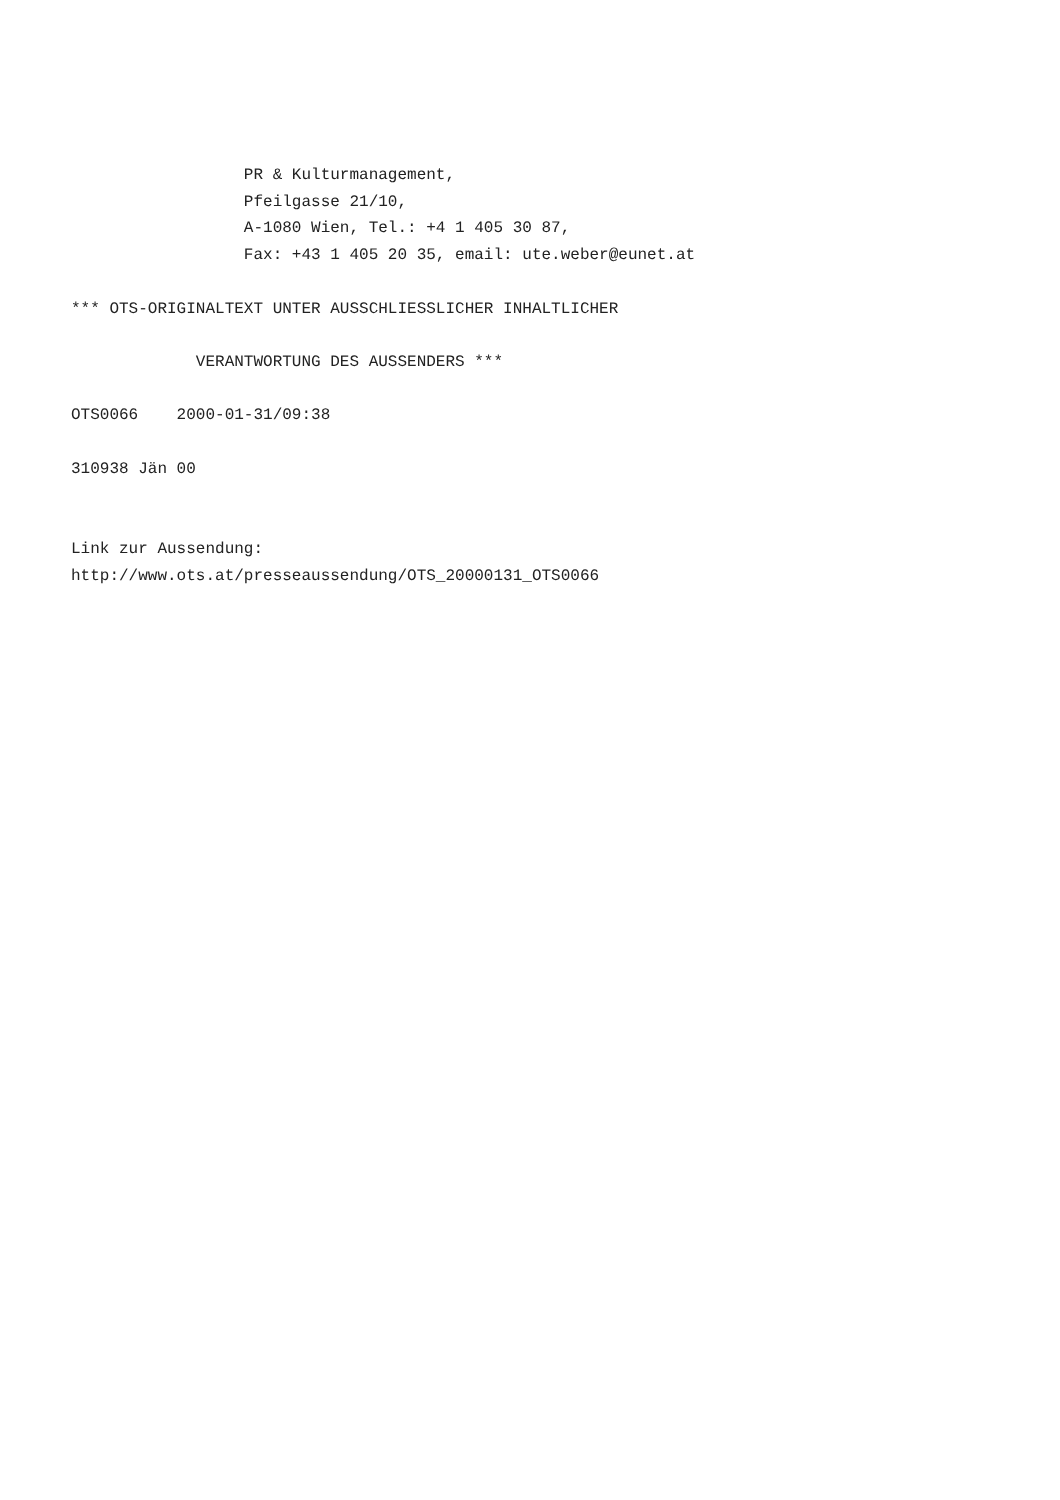PR & Kulturmanagement,
                  Pfeilgasse 21/10,
                  A-1080 Wien, Tel.: +4 1 405 30 87,
                  Fax: +43 1 405 20 35, email: ute.weber@eunet.at

*** OTS-ORIGINALTEXT UNTER AUSSCHLIESSLICHER INHALTLICHER

             VERANTWORTUNG DES AUSSENDERS ***

OTS0066    2000-01-31/09:38

310938 Jän 00


Link zur Aussendung:
http://www.ots.at/presseaussendung/OTS_20000131_OTS0066